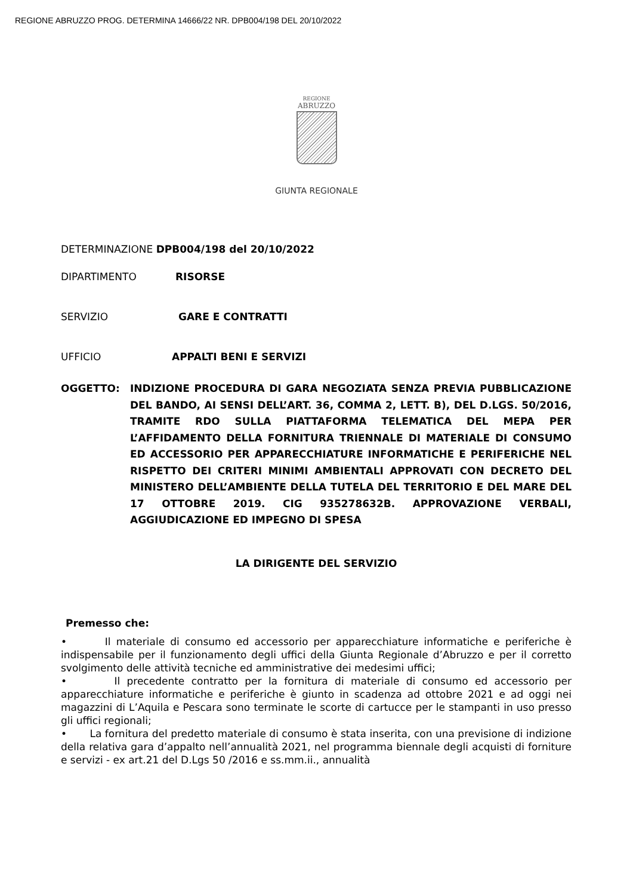REGIONE ABRUZZO PROG. DETERMINA 14666/22 NR. DPB004/198 DEL 20/10/2022
REGIONE
ABRUZZO
GIUNTA REGIONALE
DETERMINAZIONE DPB004/198 del 20/10/2022
DIPARTIMENTO RISORSE
SERVIZIO GARE E CONTRATTI
UFFICIO APPALTI BENI E SERVIZI
OGGETTO: INDIZIONE PROCEDURA DI GARA NEGOZIATA SENZA PREVIA PUBBLICAZIONE DEL BANDO, AI SENSI DELL’ART. 36, COMMA 2, LETT. B), DEL D.LGS. 50/2016, TRAMITE RDO SULLA PIATTAFORMA TELEMATICA DEL MEPA PER L’AFFIDAMENTO DELLA FORNITURA TRIENNALE DI MATERIALE DI CONSUMO ED ACCESSORIO PER APPARECCHIATURE INFORMATICHE E PERIFERICHE NEL RISPETTO DEI CRITERI MINIMI AMBIENTALI APPROVATI CON DECRETO DEL MINISTERO DELL’AMBIENTE DELLA TUTELA DEL TERRITORIO E DEL MARE DEL 17 OTTOBRE 2019. CIG 935278632B. APPROVAZIONE VERBALI, AGGIUDICAZIONE ED IMPEGNO DI SPESA
LA DIRIGENTE DEL SERVIZIO
Premesso che:
• Il materiale di consumo ed accessorio per apparecchiature informatiche e periferiche è indispensabile per il funzionamento degli uffici della Giunta Regionale d’Abruzzo e per il corretto svolgimento delle attività tecniche ed amministrative dei medesimi uffici;
• Il precedente contratto per la fornitura di materiale di consumo ed accessorio per apparecchiature informatiche e periferiche è giunto in scadenza ad ottobre 2021 e ad oggi nei magazzini di L’Aquila e Pescara sono terminate le scorte di cartucce per le stampanti in uso presso gli uffici regionali;
• La fornitura del predetto materiale di consumo è stata inserita, con una previsione di indizione della relativa gara d’appalto nell’annualità 2021, nel programma biennale degli acquisti di forniture e servizi - ex art.21 del D.Lgs 50 /2016 e ss.mm.ii., annualità